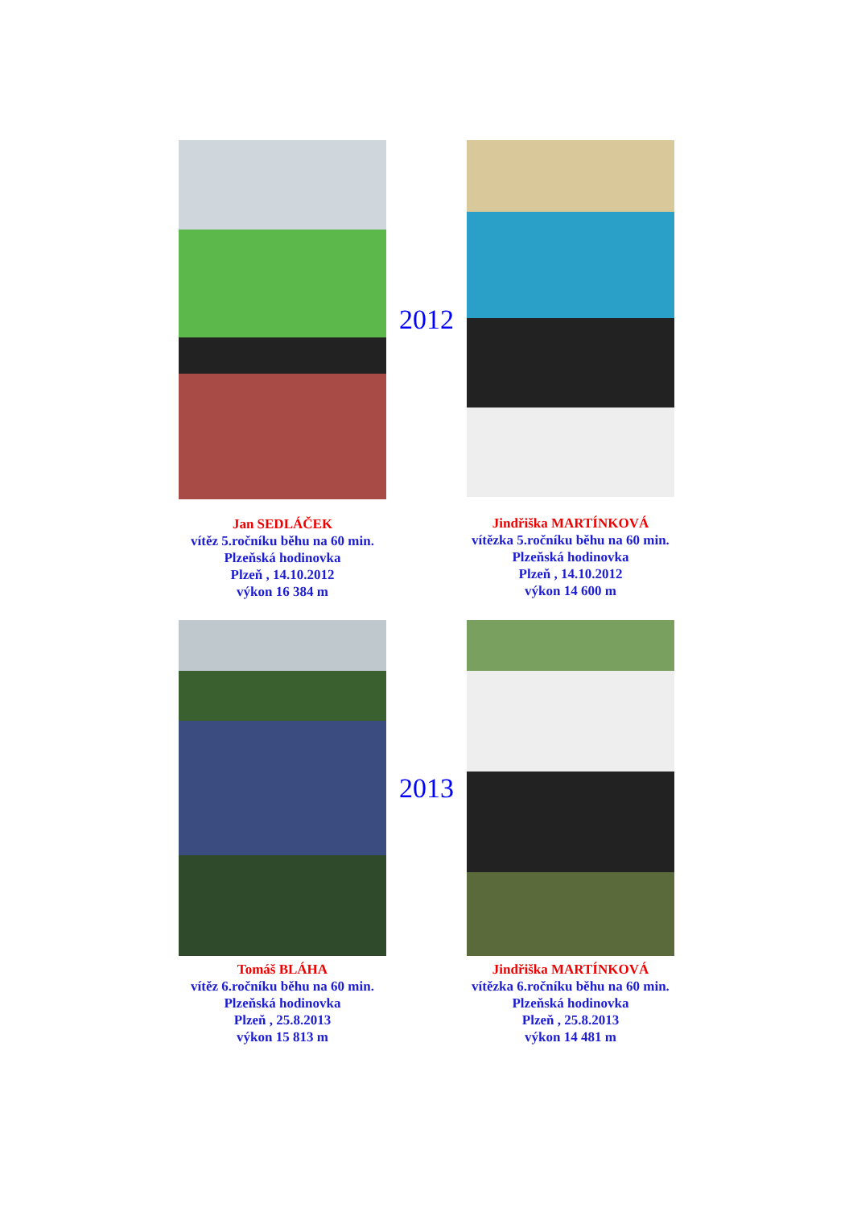Jan SEDLÁČEK
vítěz 5.ročníku běhu na 60 min.
Plzeňská hodinovka
Plzeň , 14.10.2012
výkon 16 384 m
2012
Jindřiška MARTÍNKOVÁ
vítězka 5.ročníku běhu na 60 min.
Plzeňská hodinovka
Plzeň , 14.10.2012
výkon 14 600 m
Tomáš BLÁHA
vítěz 6.ročníku běhu na 60 min.
Plzeňská hodinovka
Plzeň , 25.8.2013
výkon 15 813 m
2013
Jindřiška MARTÍNKOVÁ
vítězka 6.ročníku běhu na 60 min.
Plzeňská hodinovka
Plzeň , 25.8.2013
výkon 14 481 m